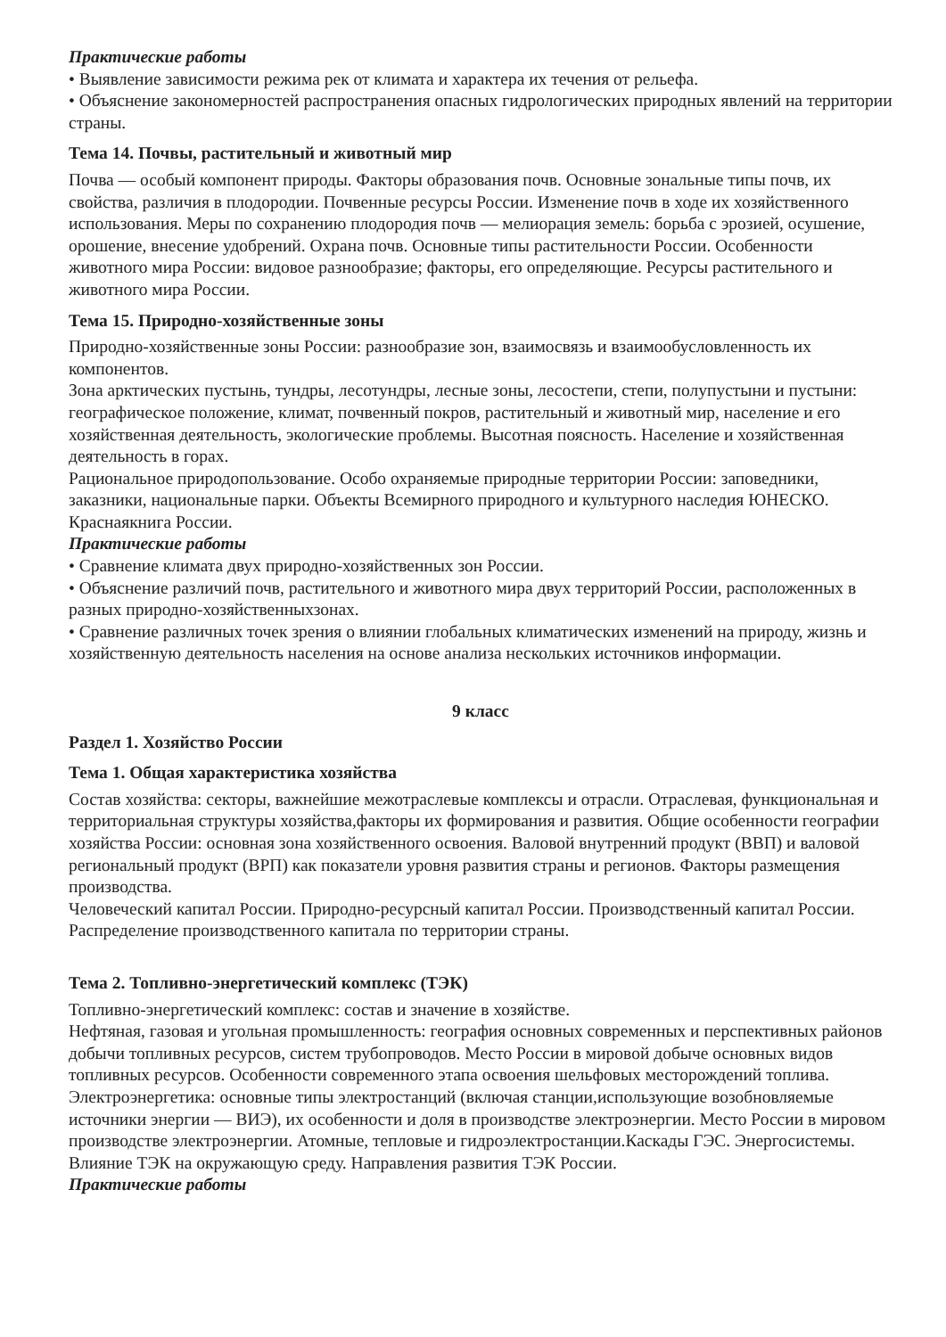Практические работы
• Выявление зависимости режима рек от климата и характера их течения от рельефа.
• Объяснение закономерностей распространения опасных гидрологических природных явлений на территории страны.
Тема 14. Почвы, растительный и животный мир
Почва — особый компонент природы. Факторы образования почв. Основные зональные типы почв, их свойства, различия в плодородии. Почвенные ресурсы России. Изменение почв в ходе их хозяйственного использования. Меры по сохранению плодородия почв — мелиорация земель: борьба с эрозией, осушение, орошение, внесение удобрений. Охрана почв. Основные типы растительности России. Особенности животного мира России: видовое разнообразие; факторы, его определяющие. Ресурсы растительного и животного мира России.
Тема 15. Природно-хозяйственные зоны
Природно-хозяйственные зоны России: разнообразие зон, взаимосвязь и взаимообусловленность их компонентов.
Зона арктических пустынь, тундры, лесотундры, лесные зоны, лесостепи, степи, полупустыни и пустыни: географическое положение, климат, почвенный покров, растительный и животный мир, население и его хозяйственная деятельность, экологические проблемы. Высотная поясность. Население и хозяйственная деятельность в горах.
Рациональное природопользование. Особо охраняемые природные территории России: заповедники, заказники, национальные парки. Объекты Всемирного природного и культурного наследия ЮНЕСКО. Краснаякнига России.
Практические работы
• Сравнение климата двух природно-хозяйственных зон России.
• Объяснение различий почв, растительного и животного мира двух территорий России, расположенных в разных природно-хозяйственныхзонах.
• Сравнение различных точек зрения о влиянии глобальных климатических изменений на природу, жизнь и хозяйственную деятельность населения на основе анализа нескольких источников информации.
9 класс
Раздел 1. Хозяйство России
Тема 1. Общая характеристика хозяйства
Состав хозяйства: секторы, важнейшие межотраслевые комплексы и отрасли. Отраслевая, функциональная и территориальная структуры хозяйства,факторы их формирования и развития. Общие особенности географии хозяйства России: основная зона хозяйственного освоения. Валовой внутренний продукт (ВВП) и валовой региональный продукт (ВРП) как показатели уровня развития страны и регионов. Факторы размещения производства.
Человеческий капитал России. Природно-ресурсный капитал России. Производственный капитал России. Распределение производственного капитала по территории страны.
Тема 2. Топливно-энергетический комплекс (ТЭК)
Топливно-энергетический комплекс: состав и значение в хозяйстве.
Нефтяная, газовая и угольная промышленность: география основных современных и перспективных районов добычи топливных ресурсов, систем трубопроводов. Место России в мировой добыче основных видов топливных ресурсов. Особенности современного этапа освоения шельфовых месторождений топлива.
Электроэнергетика: основные типы электростанций (включая станции,использующие возобновляемые источники энергии — ВИЭ), их особенности и доля в производстве электроэнергии. Место России в мировом производстве электроэнергии. Атомные, тепловые и гидроэлектростанции.Каскады ГЭС. Энергосистемы.
Влияние ТЭК на окружающую среду. Направления развития ТЭК России.
Практические работы